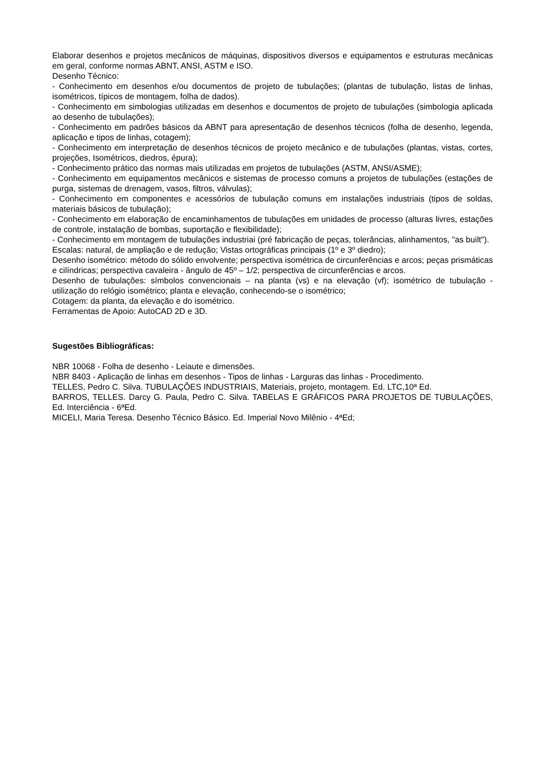Elaborar desenhos e projetos mecânicos de máquinas, dispositivos diversos e equipamentos e estruturas mecânicas em geral, conforme normas ABNT, ANSI, ASTM e ISO.
Desenho Técnico:
- Conhecimento em desenhos e/ou documentos de projeto de tubulações; (plantas de tubulação, listas de linhas, isométricos, típicos de montagem, folha de dados).
- Conhecimento em simbologias utilizadas em desenhos e documentos de projeto de tubulações (simbologia aplicada ao desenho de tubulações);
- Conhecimento em padrões básicos da ABNT para apresentação de desenhos técnicos (folha de desenho, legenda, aplicação e tipos de linhas, cotagem);
- Conhecimento em interpretação de desenhos técnicos de projeto mecânico e de tubulações (plantas, vistas, cortes, projeções, Isométricos, diedros, épura);
- Conhecimento prático das normas mais utilizadas em projetos de tubulações (ASTM, ANSI/ASME);
- Conhecimento em equipamentos mecânicos e sistemas de processo comuns a projetos de tubulações (estações de purga, sistemas de drenagem, vasos, filtros, válvulas);
- Conhecimento em componentes e acessórios de tubulação comuns em instalações industriais (tipos de soldas, materiais básicos de tubulação);
- Conhecimento em elaboração de encaminhamentos de tubulações em unidades de processo (alturas livres, estações de controle, instalação de bombas, suportação e flexibilidade);
- Conhecimento em montagem de tubulações industriai (pré fabricação de peças, tolerâncias, alinhamentos, "as built").
Escalas: natural, de ampliação e de redução; Vistas ortográficas principais (1º e 3º diedro);
Desenho isométrico: método do sólido envolvente; perspectiva isométrica de circunferências e arcos; peças prismáticas e cilíndricas; perspectiva cavaleira - ângulo de 45º – 1/2; perspectiva de circunferências e arcos.
Desenho de tubulações: símbolos convencionais – na planta (vs) e na elevação (vf); isométrico de tubulação - utilização do relógio isométrico; planta e elevação, conhecendo-se o isométrico;
Cotagem: da planta, da elevação e do isométrico.
Ferramentas de Apoio: AutoCAD 2D e 3D.
Sugestões Bibliográficas:
NBR 10068 - Folha de desenho - Leiaute e dimensões.
NBR 8403 - Aplicação de linhas em desenhos - Tipos de linhas - Larguras das linhas - Procedimento.
TELLES, Pedro C. Silva. TUBULAÇÕES INDUSTRIAIS, Materiais, projeto, montagem. Ed. LTC,10ª Ed.
BARROS, TELLES. Darcy G. Paula, Pedro C. Silva. TABELAS E GRÁFICOS PARA PROJETOS DE TUBULAÇÕES, Ed. Interciência - 6ªEd.
MICELI, Maria Teresa. Desenho Técnico Básico. Ed. Imperial Novo Milênio - 4ªEd;